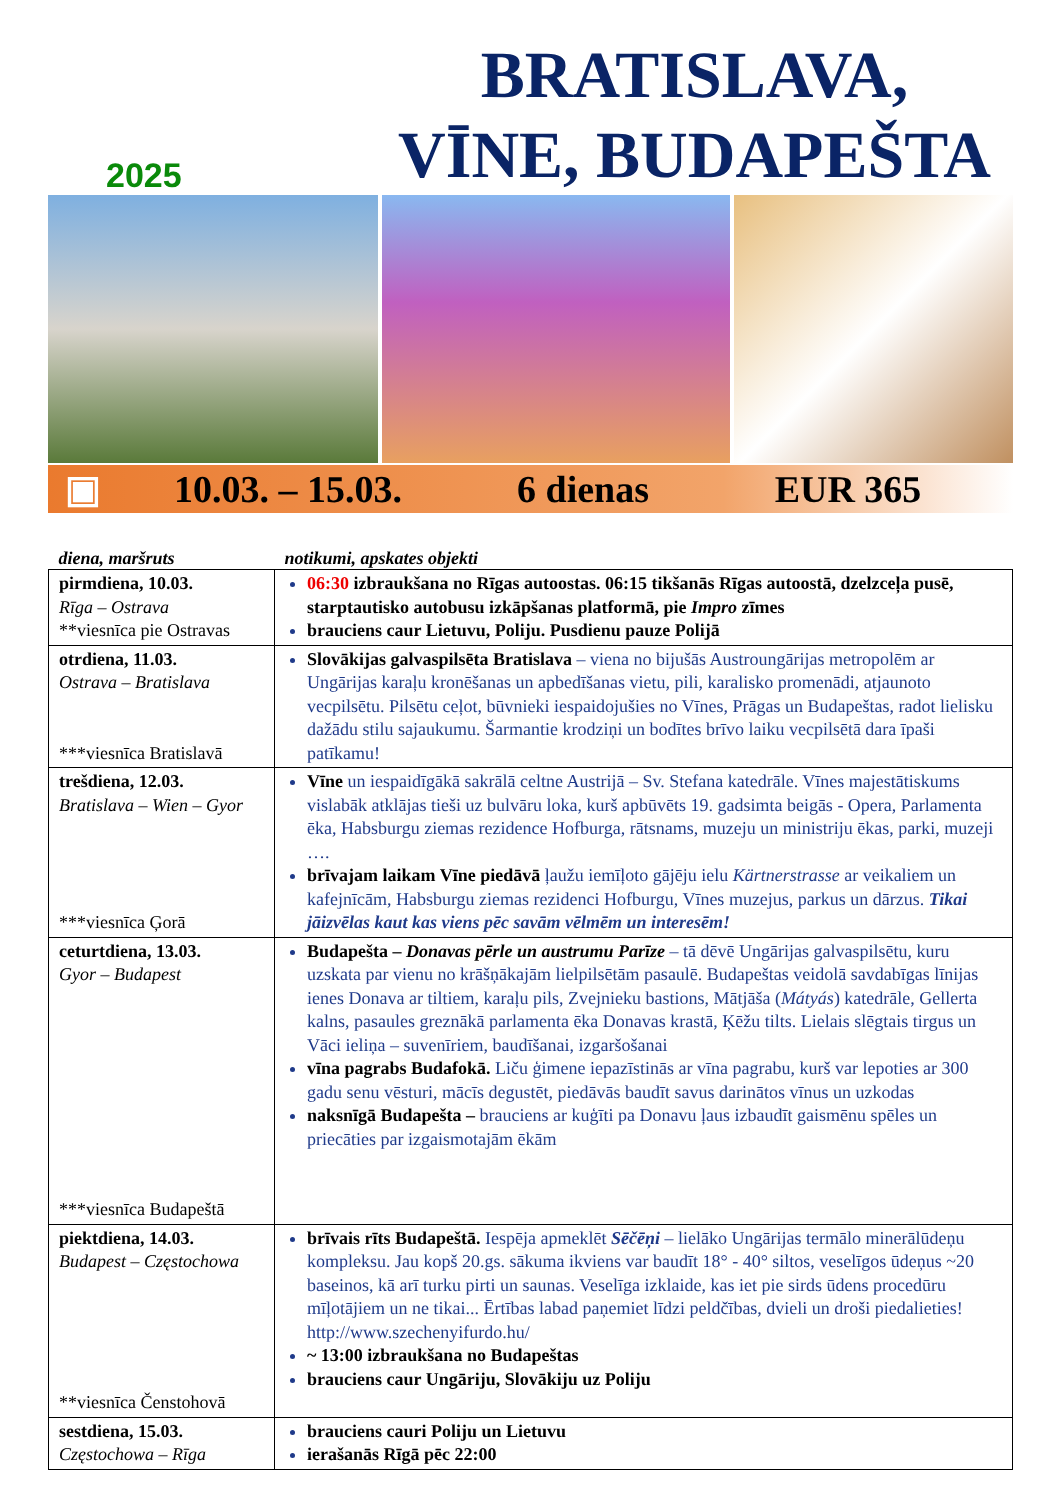2025
BRATISLAVA,
VĪNE, BUDAPEŠTA
▣ 10.03. – 15.03. 6 dienas EUR 365
| diena, maršruts | notikumi, apskates objekti |
| --- | --- |
| pirmdiena, 10.03. Rīga – Ostrava **viesnīca pie Ostravas | 06:30 izbraukšana no Rīgas autoostas. 06:15 tikšanās Rīgas autoostā, dzelzceļa pusē, starptautisko autobusu izkāpšanas platformā, pie Impro zīmes brauciens caur Lietuvu, Poliju. Pusdienu pauze Polijā |
| otrdiena, 11.03. Ostrava – Bratislava ***viesnīca Bratislavā | Slovākijas galvaspilsēta Bratislava – viena no bijušās Austroungārijas metropolēm ar Ungārijas karaļu kronēšanas un apbedīšanas vietu, pili, karalisko promenādi, atjaunoto vecpilsētu. Pilsētu ceļot, būvnieki iespaidojušies no Vīnes, Prāgas un Budapeštas, radot lielisku dažādu stilu sajaukumu. Šarmantie krodziņi un bodītes brīvo laiku vecpilsētā dara īpaši patīkamu! |
| trešdiena, 12.03. Bratislava – Wien – Gyor ***viesnīca Ģorā | Vīne un iespaidīgākā sakrālā celtne Austrijā – Sv. Stefana katedrāle. Vīnes majestātiskums vislabāk atklājas tieši uz bulvāru loka, kurš apbūvēts 19. gadsimta beigās - Opera, Parlamenta ēka, Habsburgu ziemas rezidence Hofburga, rātsnams, muzeju un ministriju ēkas, parki, muzeji …. brīvajam laikam Vīne piedāvā ļaužu iemīļoto gājēju ielu Kärtnerstrasse ar veikaliem un kafejnīcām, Habsburgu ziemas rezidenci Hofburgu, Vīnes muzejus, parkus un dārzus. Tikai jāizvēlas kaut kas viens pēc savām vēlmēm un interesēm! |
| ceturtdiena, 13.03. Gyor – Budapest ***viesnīca Budapeštā | Budapešta – Donavas pērle un austrumu Parīze – tā dēvē Ungārijas galvaspilsētu, kuru uzskata par vienu no krāšņākajām lielpilsētām pasaulē. Budapeštas veidolā savdabīgas līnijas ienes Donava ar tiltiem, karaļu pils, Zvejnieku bastions, Mātjāša ( Mátyás ) katedrāle, Gellerta kalns, pasaules greznākā parlamenta ēka Donavas krastā, Ķēžu tilts. Lielais slēgtais tirgus un Vāci ieliņa – suvenīriem, baudīšanai, izgaršošanai vīna pagrabs Budafokā. Liču ģimene iepazīstinās ar vīna pagrabu, kurš var lepoties ar 300 gadu senu vēsturi, mācīs degustēt, piedāvās baudīt savus darinātos vīnus un uzkodas naksnīgā Budapešta – brauciens ar kuģīti pa Donavu ļaus izbaudīt gaismēnu spēles un priecāties par izgaismotajām ēkām |
| piektdiena, 14.03. Budapest – Częstochowa **viesnīca Čenstohovā | brīvais rīts Budapeštā. Iespēja apmeklēt Sēčēņi – lielāko Ungārijas termālo minerālūdeņu kompleksu. Jau kopš 20.gs. sākuma ikviens var baudīt 18° - 40° siltos, veselīgos ūdeņus ~20 baseinos, kā arī turku pirti un saunas. Veselīga izklaide, kas iet pie sirds ūdens procedūru mīļotājiem un ne tikai... Ērtības labad paņemiet līdzi peldčības, dvieli un droši piedalieties! http://www.szechenyifurdo.hu/ ~ 13:00 izbraukšana no Budapeštas brauciens caur Ungāriju, Slovākiju uz Poliju |
| sestdiena, 15.03. Częstochowa – Rīga | brauciens cauri Poliju un Lietuvu ierašanās Rīgā pēc 22:00 |